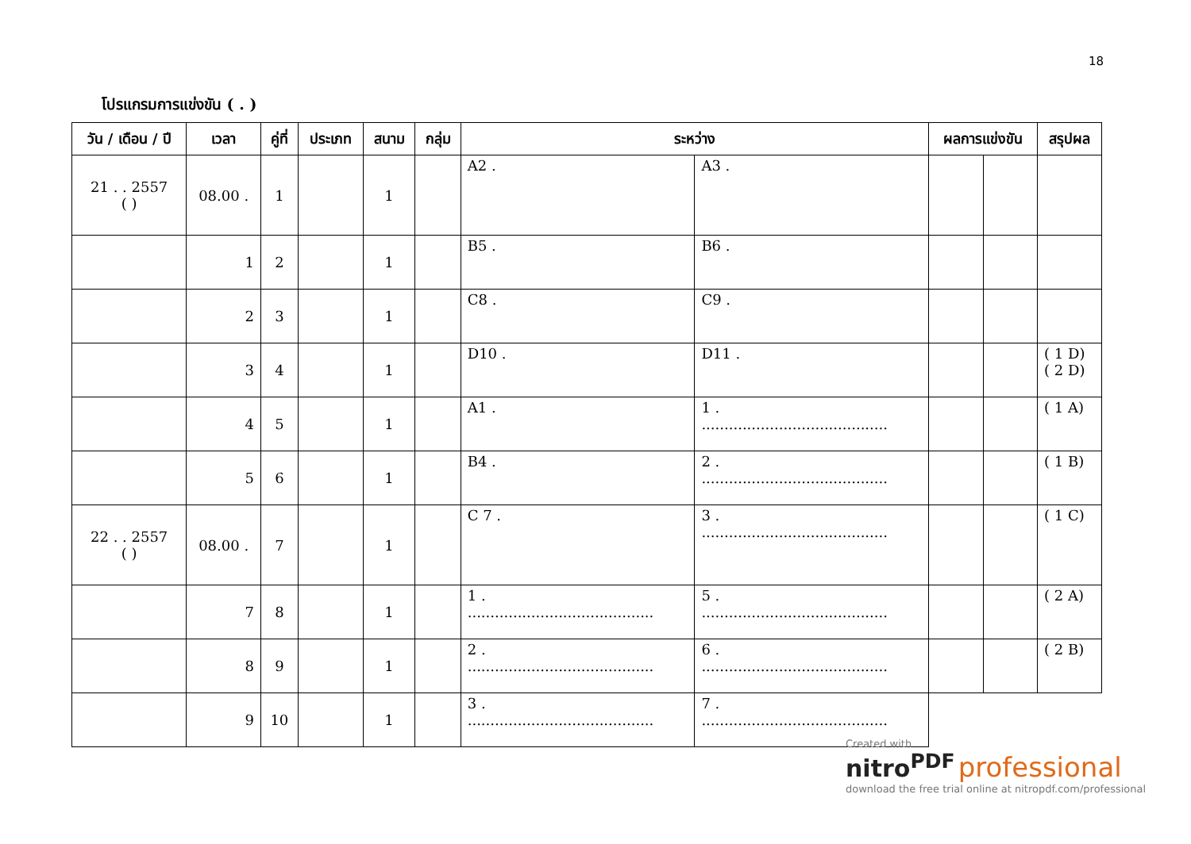18
โปรแกรมการแข่งขัน ( . )
| วัน / เดือน / ปี | เวลา | คู่ที่ | ประเภท | สนาม | กลุ่ม | ระหว่าง | | ผลการแข่งขัน | | สรุปผล |
| --- | --- | --- | --- | --- | --- | --- | --- | --- | --- | --- |
| 21 . . 2557 ( ) | 08.00 . | 1 | | 1 | | A2 . | A3 . | | | |
| | 1 | 2 | | 1 | | B5 . | B6 . | | | |
| | 2 | 3 | | 1 | | C8 . | C9 . | | | |
| | 3 | 4 | | 1 | | D10 . | D11 . | | | ( 1 D) ( 2 D) |
| | 4 | 5 | | 1 | | A1 . | 1 . ......................................... | | | ( 1 A) |
| | 5 | 6 | | 1 | | B4 . | 2 . ......................................... | | | ( 1 B) |
| 22 . . 2557 ( ) | 08.00 . | 7 | | 1 | | C 7 . | 3 . ......................................... | | | ( 1 C) |
| | 7 | 8 | | 1 | | 1 . ......................................... | 5 . ......................................... | | | ( 2 A) |
| | 8 | 9 | | 1 | | 2 . ......................................... | 6 . ......................................... | | | ( 2 B) |
| | 9 | 10 | | 1 | | 3 . ......................................... | 7 . ......................................... | | | |
Created with
nitro<sup>PDF</sup> professional
download the free trial online at nitropdf.com/professional